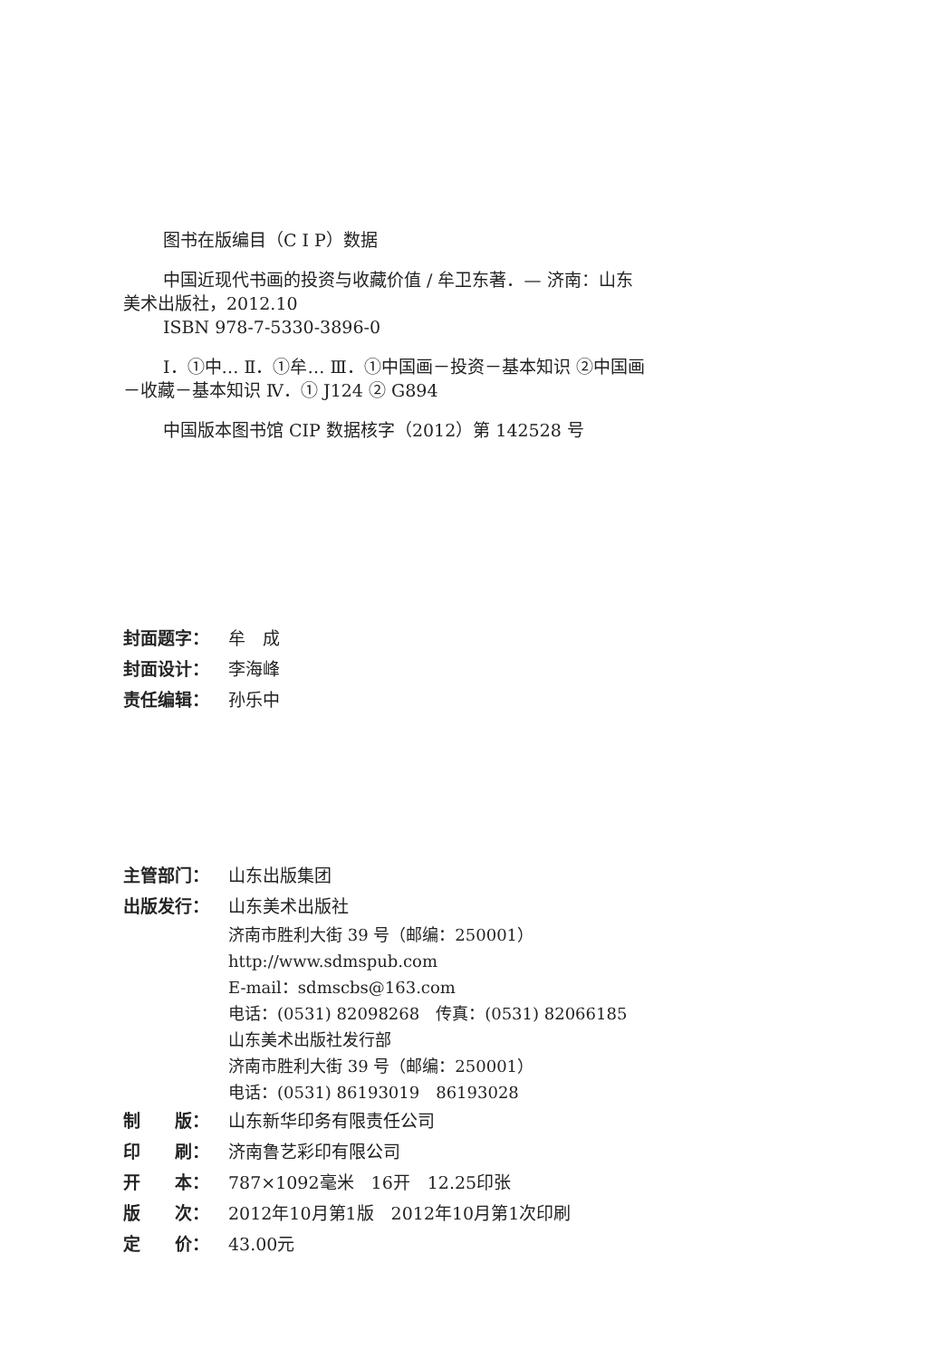图书在版编目（C I P）数据
中国近现代书画的投资与收藏价值 / 牟卫东著．— 济南：山东美术出版社，2012.10
ISBN 978-7-5330-3896-0
Ⅰ．①中… Ⅱ．①牟… Ⅲ．①中国画－投资－基本知识 ②中国画－收藏－基本知识 Ⅳ．① J124 ② G894
中国版本图书馆 CIP 数据核字（2012）第 142528 号
封面题字： 牟　成
封面设计： 李海峰
责任编辑： 孙乐中
主管部门： 山东出版集团
出版发行： 山东美术出版社
济南市胜利大街 39 号（邮编：250001）
http://www.sdmspub.com
E-mail：sdmscbs@163.com
电话：(0531) 82098268　传真：(0531) 82066185
山东美术出版社发行部
济南市胜利大街 39 号（邮编：250001）
电话：(0531) 86193019　86193028
制　　版： 山东新华印务有限责任公司
印　　刷： 济南鲁艺彩印有限公司
开　　本： 787×1092毫米　16开　12.25印张
版　　次： 2012年10月第1版　2012年10月第1次印刷
定　　价： 43.00元